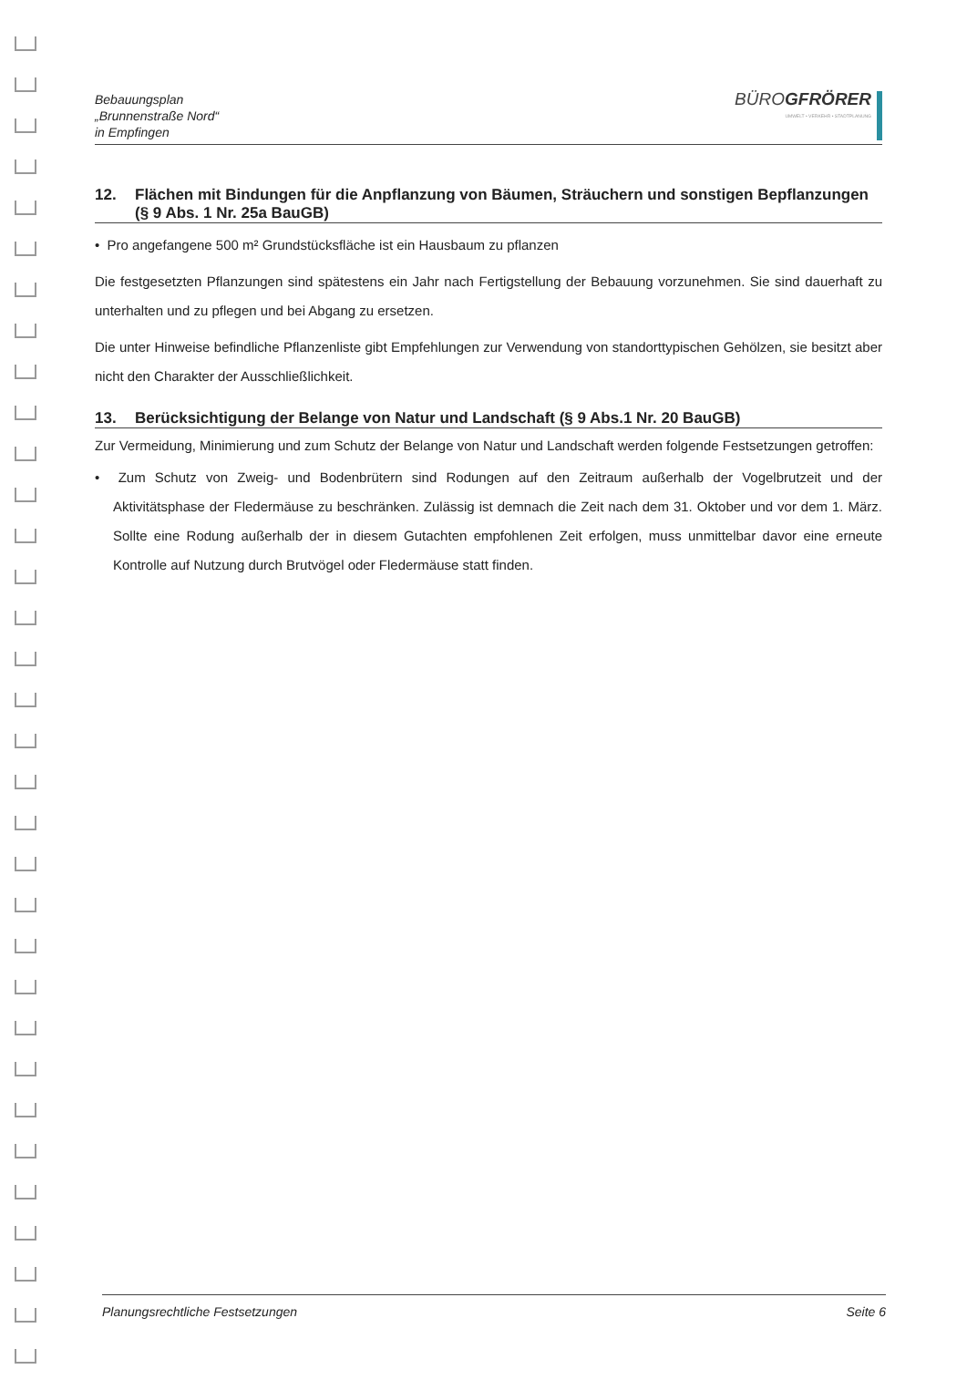Bebauungsplan
„Brunnenstraße Nord“
in Empfingen
BÜROGFRÖRER
UMWELT • VERKEHR • STADTPLANUNG
12. Flächen mit Bindungen für die Anpflanzung von Bäumen, Sträuchern und sonstigen Bepflanzungen (§ 9 Abs. 1 Nr. 25a BauGB)
• Pro angefangene 500 m² Grundstücksfläche ist ein Hausbaum zu pflanzen
Die festgesetzten Pflanzungen sind spätestens ein Jahr nach Fertigstellung der Bebauung vorzunehmen. Sie sind dauerhaft zu unterhalten und zu pflegen und bei Abgang zu ersetzen.
Die unter Hinweise befindliche Pflanzenliste gibt Empfehlungen zur Verwendung von standorttypischen Gehölzen, sie besitzt aber nicht den Charakter der Ausschließlichkeit.
13. Berücksichtigung der Belange von Natur und Landschaft (§ 9 Abs.1 Nr. 20 BauGB)
Zur Vermeidung, Minimierung und zum Schutz der Belange von Natur und Landschaft werden folgende Festsetzungen getroffen:
• Zum Schutz von Zweig- und Bodenbrütern sind Rodungen auf den Zeitraum außerhalb der Vogelbrutzeit und der Aktivitätsphase der Fledermäuse zu beschränken. Zulässig ist demnach die Zeit nach dem 31. Oktober und vor dem 1. März. Sollte eine Rodung außerhalb der in diesem Gutachten empfohlenen Zeit erfolgen, muss unmittelbar davor eine erneute Kontrolle auf Nutzung durch Brutvögel oder Fledermäuse statt finden.
Planungsrechtliche Festsetzungen Seite 6